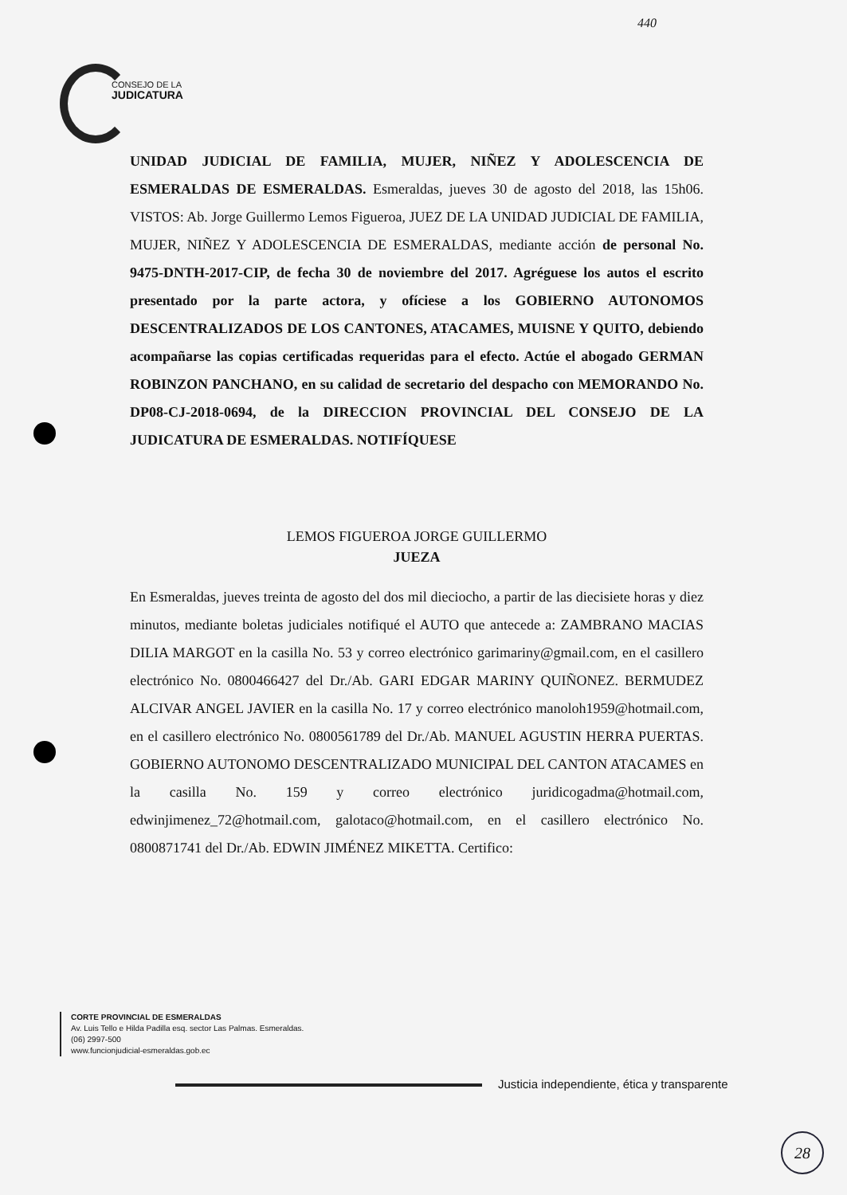CONSEJO DE LA
JUDICATURA
440
UNIDAD JUDICIAL DE FAMILIA, MUJER, NIÑEZ Y ADOLESCENCIA DE ESMERALDAS DE ESMERALDAS. Esmeraldas, jueves 30 de agosto del 2018, las 15h06. VISTOS: Ab. Jorge Guillermo Lemos Figueroa, JUEZ DE LA UNIDAD JUDICIAL DE FAMILIA, MUJER, NIÑEZ Y ADOLESCENCIA DE ESMERALDAS, mediante acción de personal No. 9475-DNTH-2017-CIP, de fecha 30 de noviembre del 2017. Agréguese los autos el escrito presentado por la parte actora, y ofíciese a los GOBIERNO AUTONOMOS DESCENTRALIZADOS DE LOS CANTONES, ATACAMES, MUISNE Y QUITO, debiendo acompañarse las copias certificadas requeridas para el efecto. Actúe el abogado GERMAN ROBINZON PANCHANO, en su calidad de secretario del despacho con MEMORANDO No. DP08-CJ-2018-0694, de la DIRECCION PROVINCIAL DEL CONSEJO DE LA JUDICATURA DE ESMERALDAS. NOTIFÍQUESE
LEMOS FIGUEROA JORGE GUILLERMO
JUEZA
En Esmeraldas, jueves treinta de agosto del dos mil dieciocho, a partir de las diecisiete horas y diez minutos, mediante boletas judiciales notifiqué el AUTO que antecede a: ZAMBRANO MACIAS DILIA MARGOT en la casilla No. 53 y correo electrónico garimariny@gmail.com, en el casillero electrónico No. 0800466427 del Dr./Ab. GARI EDGAR MARINY QUIÑONEZ. BERMUDEZ ALCIVAR ANGEL JAVIER en la casilla No. 17 y correo electrónico manoloh1959@hotmail.com, en el casillero electrónico No. 0800561789 del Dr./Ab. MANUEL AGUSTIN HERRA PUERTAS. GOBIERNO AUTONOMO DESCENTRALIZADO MUNICIPAL DEL CANTON ATACAMES en la casilla No. 159 y correo electrónico juridicogadma@hotmail.com, edwinjimenez_72@hotmail.com, galotaco@hotmail.com, en el casillero electrónico No. 0800871741 del Dr./Ab. EDWIN JIMÉNEZ MIKETTA. Certifico:
CORTE PROVINCIAL DE ESMERALDAS
Av. Luis Tello e Hilda Padilla esq. sector Las Palmas. Esmeraldas.
(06) 2997-500
www.funcionjudicial-esmeraldas.gob.ec
Justicia independiente, ética y transparente
28